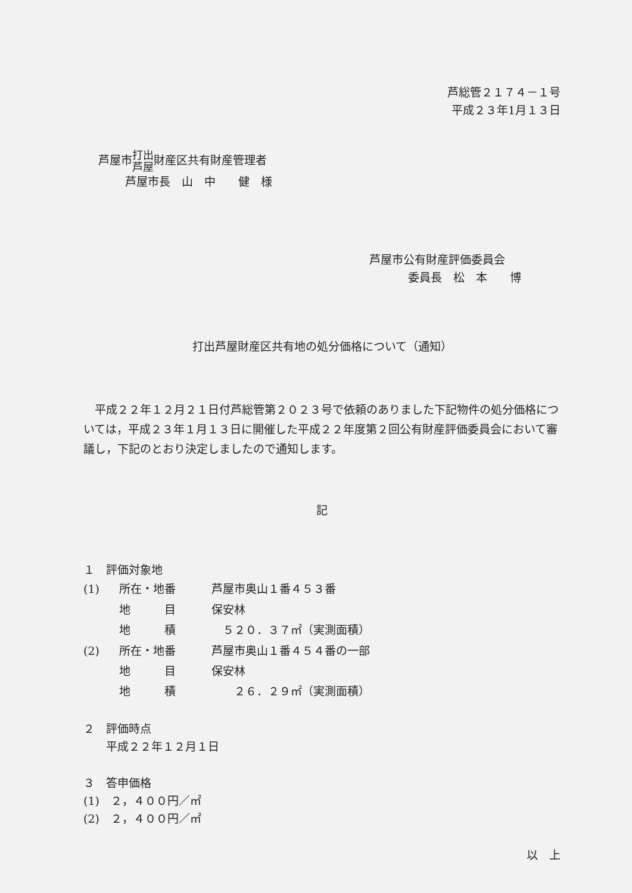芦総管２１７４－１号
平成２３年1月１３日
芦屋市打出
芦屋財産区共有財産管理者
芦屋市長　山　中　　健　様
芦屋市公有財産評価委員会
委員長　松　本　　博
打出芦屋財産区共有地の処分価格について（通知）
平成２２年１２月２１日付芦総管第２０２３号で依頼のありました下記物件の処分価格については，平成２３年１月１３日に開催した平成２２年度第２回公有財産評価委員会において審議し，下記のとおり決定しましたので通知します。
記
１　評価対象地
| (1) | 所在・地番 | 芦屋市奥山１番４５３番 |
| | 地 目 | 保安林 |
| | 地 積 | ５２０．３７㎡（実測面積） |
| (2) | 所在・地番 | 芦屋市奥山１番４５４番の一部 |
| | 地 目 | 保安林 |
| | 地 積 | ２６．２９㎡（実測面積） |
２　評価時点
　　平成２２年１２月１日
３　答申価格
(1)　２，４００円／㎡
(2)　２，４００円／㎡
以　上